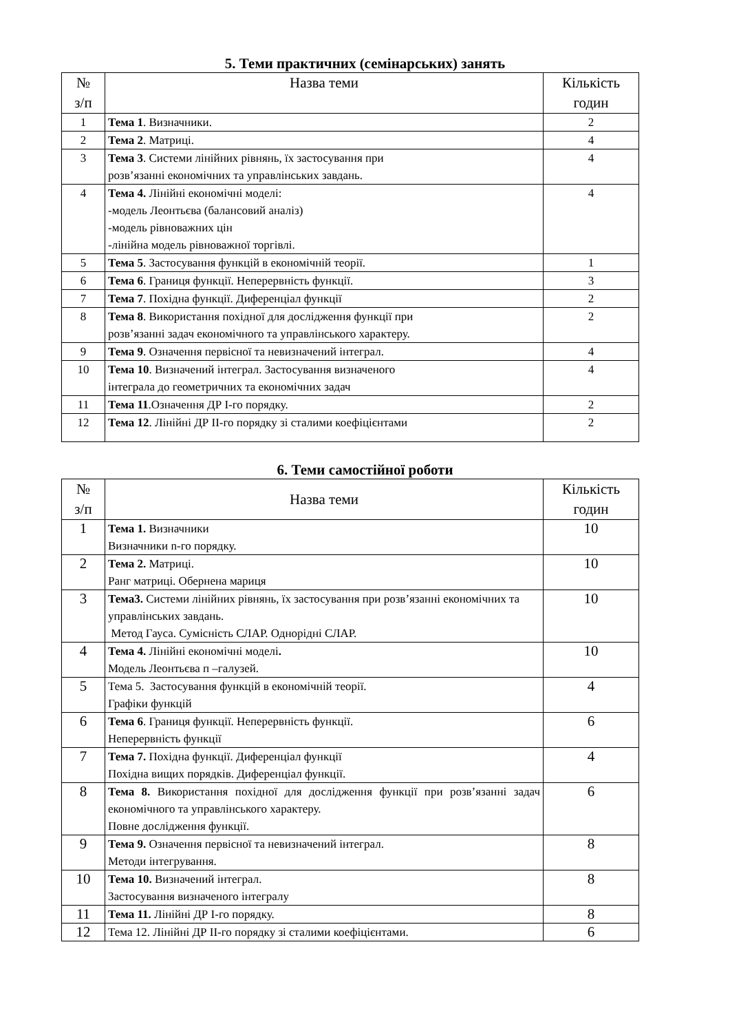5. Теми практичних (семінарських) занять
| № з/п | Назва теми | Кількість годин |
| --- | --- | --- |
| 1 | Тема 1 . Визначники. | 2 |
| 2 | Тема 2 . Матриці. | 4 |
| 3 | Тема 3 . Системи лінійних рівнянь, їх застосування при розв’язанні економічних та управлінських завдань. | 4 |
| 4 | Тема 4. Лінійні економічні моделі: -модель Леонтьєва (балансовий аналіз) -модель рівноважних цін -лінійна модель рівноважної торгівлі. | 4 |
| 5 | Тема 5 . Застосування функцій в економічній теорії. | 1 |
| 6 | Тема 6 . Границя функції. Неперервність функції. | 3 |
| 7 | Тема 7 . Похідна функції. Диференціал функції | 2 |
| 8 | Тема 8 . Використання похідної для дослідження функції при розв’язанні задач економічного та управлінського характеру. | 2 |
| 9 | Тема 9 . Означення первісної та невизначений інтеграл. | 4 |
| 10 | Тема 10 . Визначений інтеграл. Застосування визначеного інтеграла до геометричних та економічних задач | 4 |
| 11 | Тема 11 .Означення ДР І-го порядку. | 2 |
| 12 | Тема 12 . Лінійні ДР ІІ-го порядку зі сталими коефіцієнтами | 2 |
6. Теми самостійної роботи
| № з/п | Назва теми | Кількість годин |
| --- | --- | --- |
| 1 | Тема 1. Визначники Визначники n-го порядку. | 10 |
| 2 | Тема 2. Матриці. Ранг матриці. Обернена мариця | 10 |
| 3 | Тема3. Системи лінійних рівнянь, їх застосування при розв’язанні економічних та управлінських завдань. Метод Гауса. Сумісність СЛАР. Однорідні СЛАР. | 10 |
| 4 | Тема 4. Лінійні економічні моделі . Модель Леонтьєва п –галузей. | 10 |
| 5 | Тема 5. Застосування функцій в економічній теорії. Графіки функцій | 4 |
| 6 | Тема 6 . Границя функції. Неперервність функції. Неперервність функції | 6 |
| 7 | Тема 7. Похідна функції. Диференціал функції Похідна вищих порядків. Диференціал функції. | 4 |
| 8 | Тема 8. Використання похідної для дослідження функції при розв’язанні задач економічного та управлінського характеру. Повне дослідження функції. | 6 |
| 9 | Тема 9. Означення первісної та невизначений інтеграл. Методи інтегрування. | 8 |
| 10 | Тема 10. Визначений інтеграл. Застосування визначеного інтегралу | 8 |
| 11 | Тема 11. Лінійні ДР І-го порядку. | 8 |
| 12 | Тема 12. Лінійні ДР ІІ-го порядку зі сталими коефіцієнтами. | 6 |